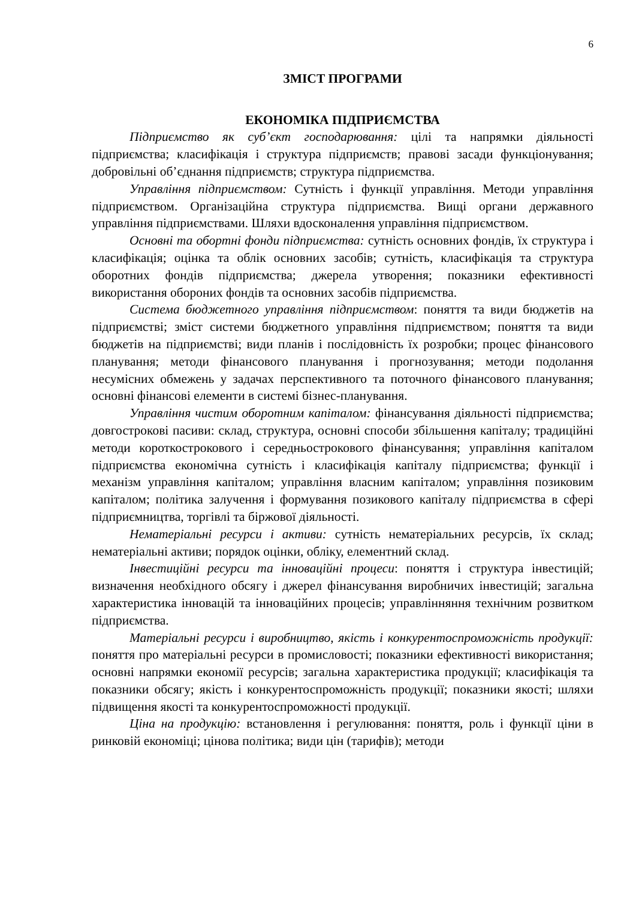6
ЗМІСТ ПРОГРАМИ
ЕКОНОМІКА ПІДПРИЄМСТВА
Підприємство як суб’єкт господарювання: цілі та напрямки діяльності підприємства; класифікація і структура підприємств; правові засади функціонування; добровільні об’єднання підприємств; структура підприємства.
Управління підприємством: Сутність і функції управління. Методи управління підприємством. Організаційна структура підприємства. Вищі органи державного управління підприємствами. Шляхи вдосконалення управління підприємством.
Основні та обортні фонди підприємства: сутність основних фондів, їх структура і класифікація; оцінка та облік основних засобів; сутність, класифікація та структура оборотних фондів підприємства; джерела утворення; показники ефективності використання обороних фондів та основних засобів підприємства.
Система бюджетного управління підприємством: поняття та види бюджетів на підприємстві; зміст системи бюджетного управління підприємством; поняття та види бюджетів на підприємстві; види планів і послідовність їх розробки; процес фінансового планування; методи фінансового планування і прогнозування; методи подолання несумісних обмежень у задачах перспективного та поточного фінансового планування; основні фінансові елементи в системі бізнес-планування.
Управління чистим оборотним капіталом: фінансування діяльності підприємства; довгострокові пасиви: склад, структура, основні способи збільшення капіталу; традиційні методи короткострокового і середньострокового фінансування; управління капіталом підприємства економічна сутність і класифікація капіталу підприємства; функції і механізм управління капіталом; управління власним капіталом; управління позиковим капіталом; політика залучення і формування позикового капіталу підприємства в сфері підприємництва, торгівлі та біржової діяльності.
Нематеріальні ресурси і активи: сутність нематеріальних ресурсів, їх склад; нематеріальні активи; порядок оцінки, обліку, елементний склад.
Інвестиційні ресурси та інноваційні процеси: поняття і структура інвестицій; визначення необхідного обсягу і джерел фінансування виробничих інвестицій; загальна характеристика інновацій та інноваційних процесів; управлінняння технічним розвитком підприємства.
Матеріальні ресурси і виробництво, якість і конкурентоспроможність продукції: поняття про матеріальні ресурси в промисловості; показники ефективності використання; основні напрямки економії ресурсів; загальна характеристика продукції; класифікація та показники обсягу; якість і конкурентоспроможність продукції; показники якості; шляхи підвищення якості та конкурентоспроможності продукції.
Ціна на продукцію: встановлення і регулювання: поняття, роль і функції ціни в ринковій економіці; цінова політика; види цін (тарифів); методи